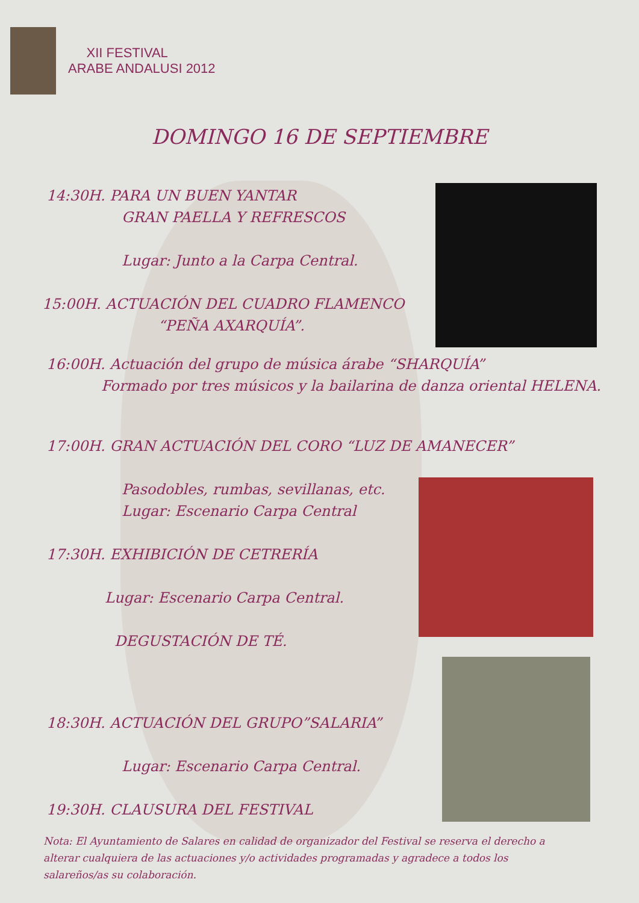XII FESTIVAL
ARABE ANDALUSI 2012
DOMINGO 16 DE SEPTIEMBRE
14:30H. PARA UN BUEN YANTAR
GRAN PAELLA Y REFRESCOS
Lugar: Junto a la Carpa Central.
15:00H. ACTUACIÓN DEL CUADRO FLAMENCO
“PEÑA AXARQUÍA”.
16:00H. Actuación del grupo de música árabe “SHARQUÍA”
Formado por tres músicos y la bailarina de danza oriental HELENA.
17:00H. GRAN ACTUACIÓN DEL CORO “LUZ DE AMANECER”
Pasodobles, rumbas, sevillanas, etc.
Lugar: Escenario Carpa Central
17:30H. EXHIBICIÓN DE CETRERÍA
Lugar: Escenario Carpa Central.
DEGUSTACIÓN DE TÉ.
18:30H. ACTUACIÓN DEL GRUPO”SALARIA”
Lugar: Escenario Carpa Central.
19:30H. CLAUSURA DEL FESTIVAL
Nota: El Ayuntamiento de Salares en calidad de organizador del Festival se reserva el derecho a alterar cualquiera de las actuaciones y/o actividades programadas y agradece a todos los salareños/as su colaboración.